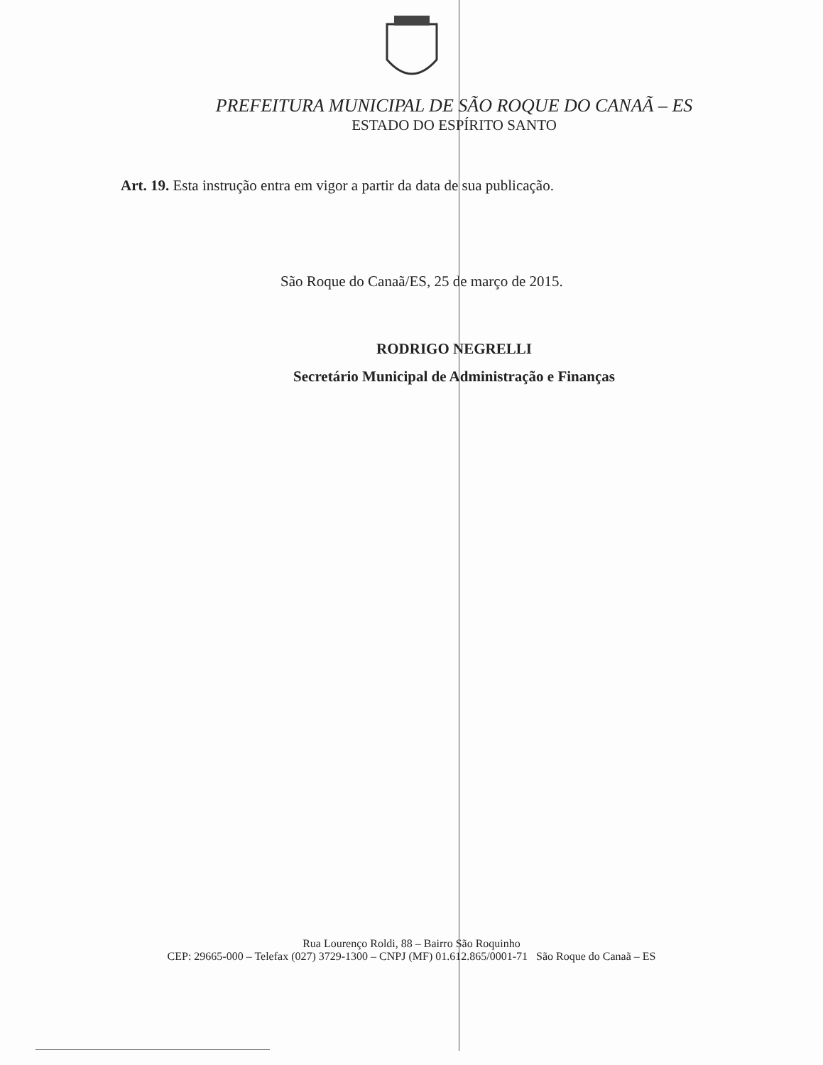PREFEITURA MUNICIPAL DE SÃO ROQUE DO CANAÃ – ES
ESTADO DO ESPÍRITO SANTO
Art. 19. Esta instrução entra em vigor a partir da data de sua publicação.
São Roque do Canaã/ES, 25 de março de 2015.
RODRIGO NEGRELLI
Secretário Municipal de Administração e Finanças
Rua Lourenço Roldi, 88 – Bairro São Roquinho
CEP: 29665-000 – Telefax (027) 3729-1300 – CNPJ (MF) 01.612.865/0001-71 São Roque do Canaã – ES